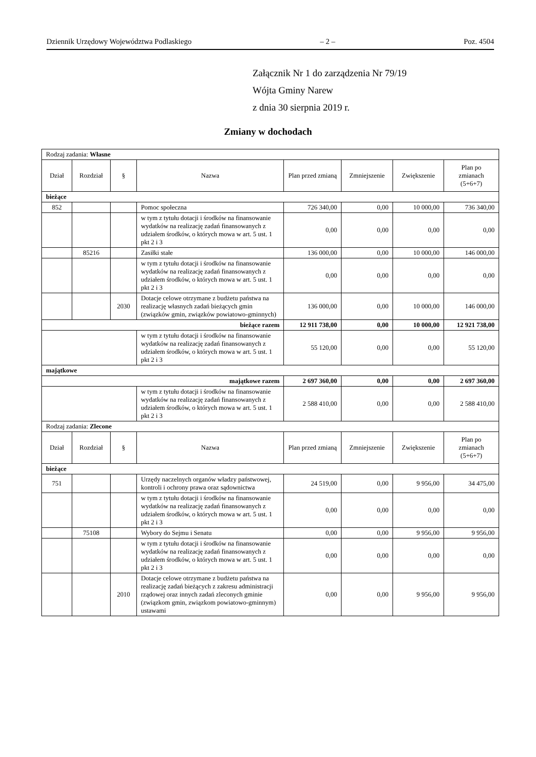Dziennik Urzędowy Województwa Podlaskiego – 2 – Poz. 4504
Załącznik Nr 1 do zarządzenia Nr 79/19
Wójta Gminy Narew
z dnia 30 sierpnia 2019 r.
Zmiany w dochodach
| Rodzaj zadania: Własne | | | | | | | |
| Dział | Rozdział | § | Nazwa | Plan przed zmianą | Zmniejszenie | Zwiększenie | Plan po zmianach (5+6+7) |
| bieżące | | | | | | | |
| 852 | | | Pomoc społeczna | 726 340,00 | 0,00 | 10 000,00 | 736 340,00 |
| | | | w tym z tytułu dotacji i środków na finansowanie wydatków na realizację zadań finansowanych z udziałem środków, o których mowa w art. 5 ust. 1 pkt 2 i 3 | 0,00 | 0,00 | 0,00 | 0,00 |
| | 85216 | | Zasiłki stałe | 136 000,00 | 0,00 | 10 000,00 | 146 000,00 |
| | | | w tym z tytułu dotacji i środków na finansowanie wydatków na realizację zadań finansowanych z udziałem środków, o których mowa w art. 5 ust. 1 pkt 2 i 3 | 0,00 | 0,00 | 0,00 | 0,00 |
| | | 2030 | Dotacje celowe otrzymane z budżetu państwa na realizację własnych zadań bieżących gmin (związków gmin, związków powiatowo-gminnych) | 136 000,00 | 0,00 | 10 000,00 | 146 000,00 |
| bieżące razem | | | | 12 911 738,00 | 0,00 | 10 000,00 | 12 921 738,00 |
| | | | w tym z tytułu dotacji i środków na finansowanie wydatków na realizację zadań finansowanych z udziałem środków, o których mowa w art. 5 ust. 1 pkt 2 i 3 | 55 120,00 | 0,00 | 0,00 | 55 120,00 |
| majątkowe | | | | | | | |
| majątkowe razem | | | | 2 697 360,00 | 0,00 | 0,00 | 2 697 360,00 |
| | | | w tym z tytułu dotacji i środków na finansowanie wydatków na realizację zadań finansowanych z udziałem środków, o których mowa w art. 5 ust. 1 pkt 2 i 3 | 2 588 410,00 | 0,00 | 0,00 | 2 588 410,00 |
| Rodzaj zadania: Zlecone | | | | | | | |
| Dział | Rozdział | § | Nazwa | Plan przed zmianą | Zmniejszenie | Zwiększenie | Plan po zmianach (5+6+7) |
| bieżące | | | | | | | |
| 751 | | | Urzędy naczelnych organów władzy państwowej, kontroli i ochrony prawa oraz sądownictwa | 24 519,00 | 0,00 | 9 956,00 | 34 475,00 |
| | | | w tym z tytułu dotacji i środków na finansowanie wydatków na realizację zadań finansowanych z udziałem środków, o których mowa w art. 5 ust. 1 pkt 2 i 3 | 0,00 | 0,00 | 0,00 | 0,00 |
| | 75108 | | Wybory do Sejmu i Senatu | 0,00 | 0,00 | 9 956,00 | 9 956,00 |
| | | | w tym z tytułu dotacji i środków na finansowanie wydatków na realizację zadań finansowanych z udziałem środków, o których mowa w art. 5 ust. 1 pkt 2 i 3 | 0,00 | 0,00 | 0,00 | 0,00 |
| | | 2010 | Dotacje celowe otrzymane z budżetu państwa na realizację zadań bieżących z zakresu administracji rządowej oraz innych zadań zleconych gminie (związkom gmin, związkom powiatowo-gminnym) ustawami | 0,00 | 0,00 | 9 956,00 | 9 956,00 |